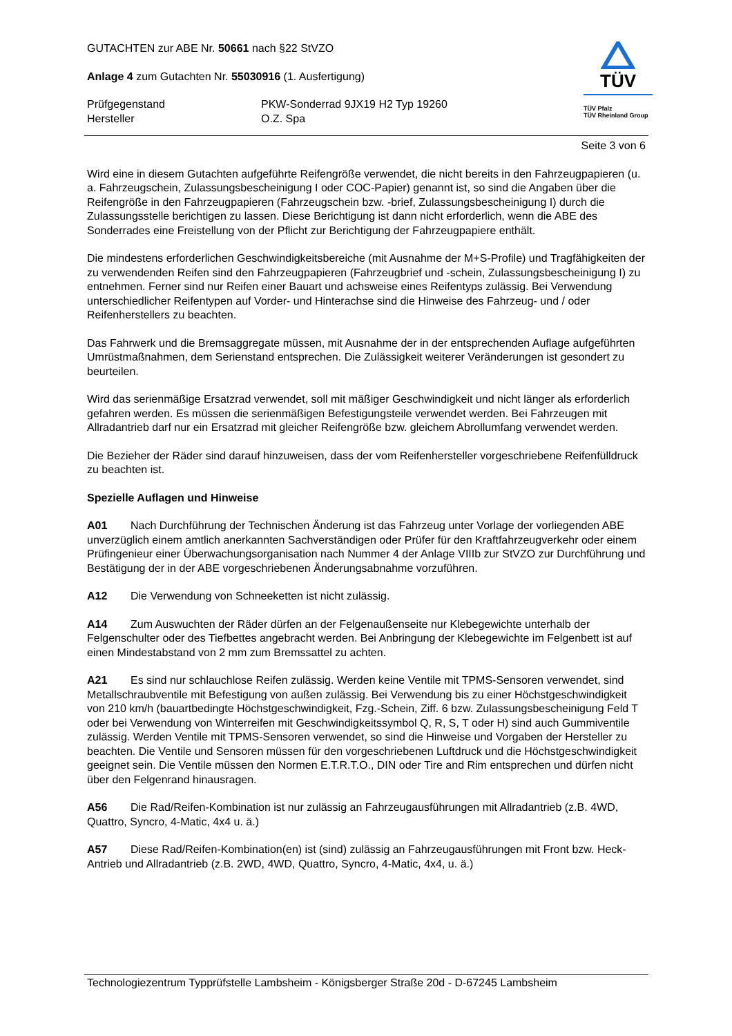GUTACHTEN zur ABE Nr. 50661 nach §22 StVZO
Anlage 4 zum Gutachten Nr. 55030916 (1. Ausfertigung)
Prüfgegenstand PKW-Sonderrad 9JX19 H2 Typ 19260
Hersteller O.Z. Spa
TÜV
TÜV Pfalz
TÜV Rheinland Group
Seite 3 von 6
Wird eine in diesem Gutachten aufgeführte Reifengröße verwendet, die nicht bereits in den Fahrzeugpapieren (u. a. Fahrzeugschein, Zulassungsbescheinigung I oder COC-Papier) genannt ist, so sind die Angaben über die Reifengröße in den Fahrzeugpapieren (Fahrzeugschein bzw. -brief, Zulassungsbescheinigung I) durch die Zulassungsstelle berichtigen zu lassen. Diese Berichtigung ist dann nicht erforderlich, wenn die ABE des Sonderrades eine Freistellung von der Pflicht zur Berichtigung der Fahrzeugpapiere enthält.
Die mindestens erforderlichen Geschwindigkeitsbereiche (mit Ausnahme der M+S-Profile) und Tragfähigkeiten der zu verwendenden Reifen sind den Fahrzeugpapieren (Fahrzeugbrief und -schein, Zulassungsbescheinigung I) zu entnehmen. Ferner sind nur Reifen einer Bauart und achsweise eines Reifentyps zulässig. Bei Verwendung unterschiedlicher Reifentypen auf Vorder- und Hinterachse sind die Hinweise des Fahrzeug- und / oder Reifenherstellers zu beachten.
Das Fahrwerk und die Bremsaggregate müssen, mit Ausnahme der in der entsprechenden Auflage aufgeführten Umrüstmaßnahmen, dem Serienstand entsprechen. Die Zulässigkeit weiterer Veränderungen ist gesondert zu beurteilen.
Wird das serienmäßige Ersatzrad verwendet, soll mit mäßiger Geschwindigkeit und nicht länger als erforderlich gefahren werden. Es müssen die serienmäßigen Befestigungsteile verwendet werden. Bei Fahrzeugen mit Allradantrieb darf nur ein Ersatzrad mit gleicher Reifengröße bzw. gleichem Abrollumfang verwendet werden.
Die Bezieher der Räder sind darauf hinzuweisen, dass der vom Reifenhersteller vorgeschriebene Reifenfülldruck zu beachten ist.
Spezielle Auflagen und Hinweise
A01 Nach Durchführung der Technischen Änderung ist das Fahrzeug unter Vorlage der vorliegenden ABE unverzüglich einem amtlich anerkannten Sachverständigen oder Prüfer für den Kraftfahrzeugverkehr oder einem Prüfingenieur einer Überwachungsorganisation nach Nummer 4 der Anlage VIIIb zur StVZO zur Durchführung und Bestätigung der in der ABE vorgeschriebenen Änderungsabnahme vorzuführen.
A12 Die Verwendung von Schneeketten ist nicht zulässig.
A14 Zum Auswuchten der Räder dürfen an der Felgenaußenseite nur Klebegewichte unterhalb der Felgenschulter oder des Tiefbettes angebracht werden. Bei Anbringung der Klebegewichte im Felgenbett ist auf einen Mindestabstand von 2 mm zum Bremssattel zu achten.
A21 Es sind nur schlauchlose Reifen zulässig. Werden keine Ventile mit TPMS-Sensoren verwendet, sind Metallschraubventile mit Befestigung von außen zulässig. Bei Verwendung bis zu einer Höchstgeschwindigkeit von 210 km/h (bauartbedingte Höchstgeschwindigkeit, Fzg.-Schein, Ziff. 6 bzw. Zulassungsbescheinigung Feld T oder bei Verwendung von Winterreifen mit Geschwindigkeitssymbol Q, R, S, T oder H) sind auch Gummiventile zulässig. Werden Ventile mit TPMS-Sensoren verwendet, so sind die Hinweise und Vorgaben der Hersteller zu beachten. Die Ventile und Sensoren müssen für den vorgeschriebenen Luftdruck und die Höchstgeschwindigkeit geeignet sein. Die Ventile müssen den Normen E.T.R.T.O., DIN oder Tire and Rim entsprechen und dürfen nicht über den Felgenrand hinausragen.
A56 Die Rad/Reifen-Kombination ist nur zulässig an Fahrzeugausführungen mit Allradantrieb (z.B. 4WD, Quattro, Syncro, 4-Matic, 4x4 u. ä.)
A57 Diese Rad/Reifen-Kombination(en) ist (sind) zulässig an Fahrzeugausführungen mit Front bzw. Heck-Antrieb und Allradantrieb (z.B. 2WD, 4WD, Quattro, Syncro, 4-Matic, 4x4, u. ä.)
Technologiezentrum Typprüfstelle Lambsheim - Königsberger Straße 20d - D-67245 Lambsheim